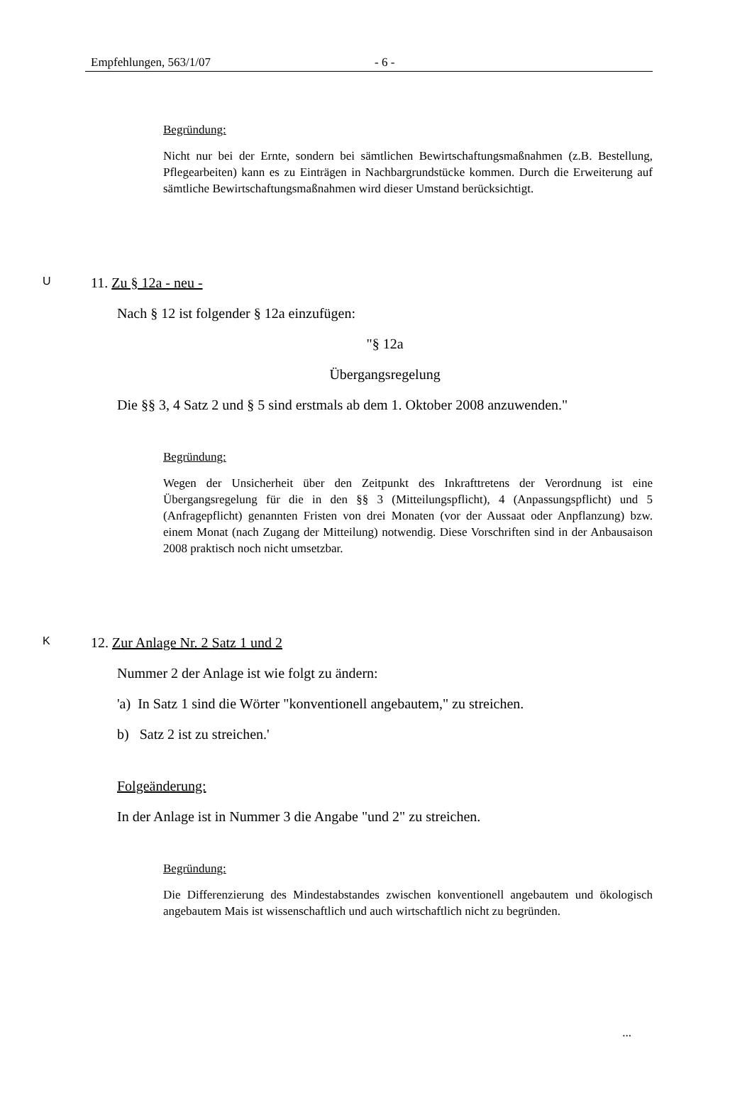Empfehlungen, 563/1/07 - 6 -
Begründung:
Nicht nur bei der Ernte, sondern bei sämtlichen Bewirtschaftungsmaßnahmen (z.B. Bestellung, Pflegearbeiten) kann es zu Einträgen in Nachbargrundstücke kommen. Durch die Erweiterung auf sämtliche Bewirtschaftungsmaßnahmen wird dieser Umstand berücksichtigt.
U 11. Zu § 12a - neu -
Nach § 12 ist folgender § 12a einzufügen:
"§ 12a
Übergangsregelung
Die §§ 3, 4 Satz 2 und § 5 sind erstmals ab dem 1. Oktober 2008 anzuwenden."
Begründung:
Wegen der Unsicherheit über den Zeitpunkt des Inkrafttretens der Verordnung ist eine Übergangsregelung für die in den §§ 3 (Mitteilungspflicht), 4 (Anpassungspflicht) und 5 (Anfragepflicht) genannten Fristen von drei Monaten (vor der Aussaat oder Anpflanzung) bzw. einem Monat (nach Zugang der Mitteilung) notwendig. Diese Vorschriften sind in der Anbausaison 2008 praktisch noch nicht umsetzbar.
K 12. Zur Anlage Nr. 2 Satz 1 und 2
Nummer 2 der Anlage ist wie folgt zu ändern:
'a) In Satz 1 sind die Wörter "konventionell angebautem," zu streichen.
b) Satz 2 ist zu streichen.'
Folgeänderung:
In der Anlage ist in Nummer 3 die Angabe "und 2" zu streichen.
Begründung:
Die Differenzierung des Mindestabstandes zwischen konventionell angebautem und ökologisch angebautem Mais ist wissenschaftlich und auch wirtschaftlich nicht zu begründen.
...